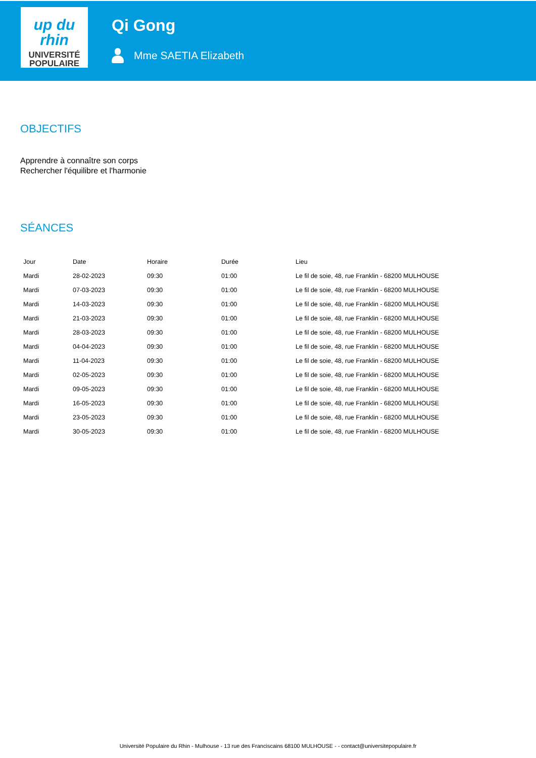up du rhin
UNIVERSITÉ
POPULAIRE
Qi Gong
Mme SAETIA Elizabeth
OBJECTIFS
Apprendre à connaître son corps
Rechercher l'équilibre et l'harmonie
SÉANCES
| Jour | Date | Horaire | Durée | Lieu |
| --- | --- | --- | --- | --- |
| Mardi | 28-02-2023 | 09:30 | 01:00 | Le fil de soie, 48, rue Franklin - 68200 MULHOUSE |
| Mardi | 07-03-2023 | 09:30 | 01:00 | Le fil de soie, 48, rue Franklin - 68200 MULHOUSE |
| Mardi | 14-03-2023 | 09:30 | 01:00 | Le fil de soie, 48, rue Franklin - 68200 MULHOUSE |
| Mardi | 21-03-2023 | 09:30 | 01:00 | Le fil de soie, 48, rue Franklin - 68200 MULHOUSE |
| Mardi | 28-03-2023 | 09:30 | 01:00 | Le fil de soie, 48, rue Franklin - 68200 MULHOUSE |
| Mardi | 04-04-2023 | 09:30 | 01:00 | Le fil de soie, 48, rue Franklin - 68200 MULHOUSE |
| Mardi | 11-04-2023 | 09:30 | 01:00 | Le fil de soie, 48, rue Franklin - 68200 MULHOUSE |
| Mardi | 02-05-2023 | 09:30 | 01:00 | Le fil de soie, 48, rue Franklin - 68200 MULHOUSE |
| Mardi | 09-05-2023 | 09:30 | 01:00 | Le fil de soie, 48, rue Franklin - 68200 MULHOUSE |
| Mardi | 16-05-2023 | 09:30 | 01:00 | Le fil de soie, 48, rue Franklin - 68200 MULHOUSE |
| Mardi | 23-05-2023 | 09:30 | 01:00 | Le fil de soie, 48, rue Franklin - 68200 MULHOUSE |
| Mardi | 30-05-2023 | 09:30 | 01:00 | Le fil de soie, 48, rue Franklin - 68200 MULHOUSE |
Université Populaire du Rhin - Mulhouse - 13 rue des Franciscains 68100 MULHOUSE - - contact@universitepopulaire.fr